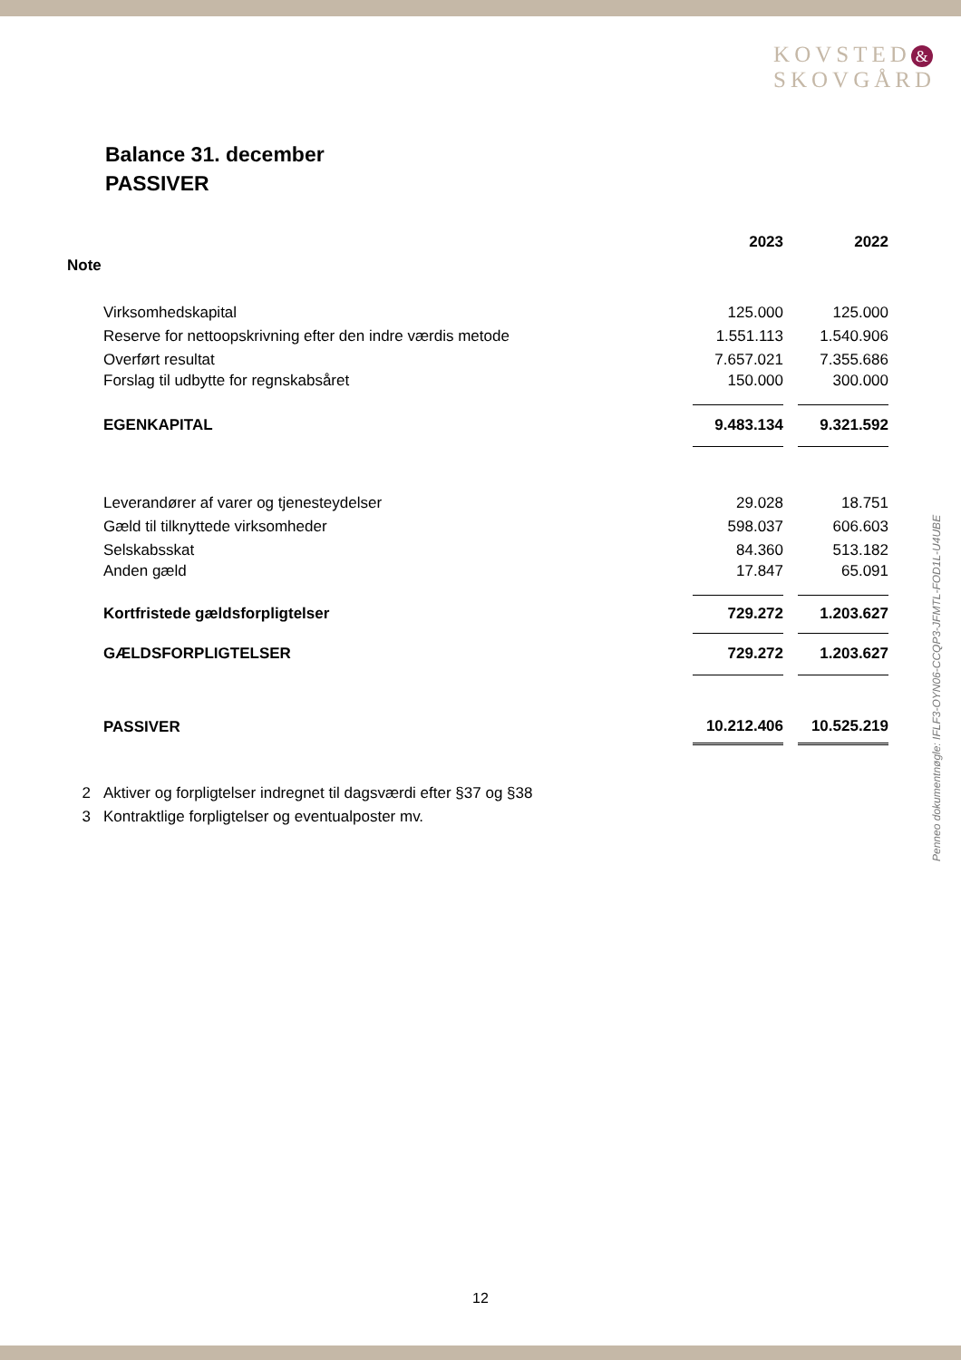KOVSTED &
SKOVGÅRD
Balance 31. december
PASSIVER
| | | 2023 | | 2022 |
| --- | --- | --- | --- | --- |
| Note | | | | |
| | Virksomhedskapital | 125.000 | | 125.000 |
| | Reserve for nettoopskrivning efter den indre værdis metode | 1.551.113 | | 1.540.906 |
| | Overført resultat | 7.657.021 | | 7.355.686 |
| | Forslag til udbytte for regnskabsåret | 150.000 | | 300.000 |
| | EGENKAPITAL | 9.483.134 | | 9.321.592 |
| | Leverandører af varer og tjenesteydelser | 29.028 | | 18.751 |
| | Gæld til tilknyttede virksomheder | 598.037 | | 606.603 |
| | Selskabsskat | 84.360 | | 513.182 |
| | Anden gæld | 17.847 | | 65.091 |
| | Kortfristede gældsforpligtelser | 729.272 | | 1.203.627 |
| | GÆLDSFORPLIGTELSER | 729.272 | | 1.203.627 |
| | PASSIVER | 10.212.406 | | 10.525.219 |
| 2 | Aktiver og forpligtelser indregnet til dagsværdi efter §37 og §38 | | | |
| 3 | Kontraktlige forpligtelser og eventualposter mv. | | | |
Penneo dokumentnøgle: IFLF3-OYN06-CCQP3-JFMTL-FOD1L-U4UBE
12